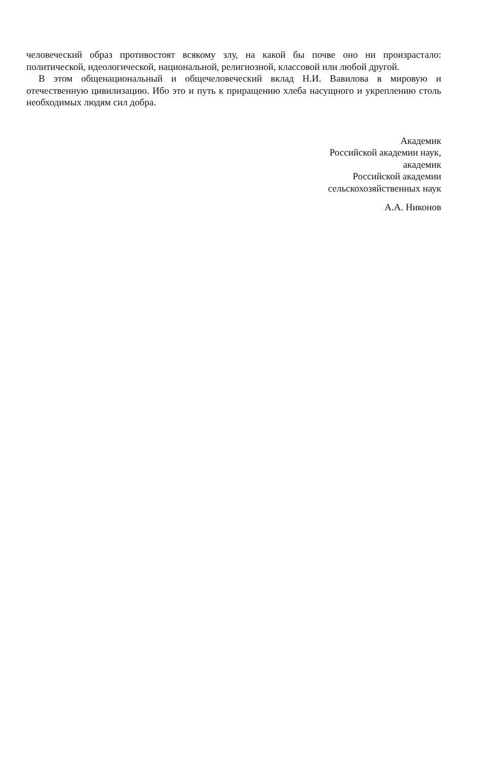человеческий образ противостоят всякому злу, на какой бы почве оно ни произрастало: политической, идеологической, национальной, религиозной, классовой или любой другой.
В этом общенациональный и общечеловеческий вклад Н.И. Вавилова в мировую и отечественную цивилизацию. Ибо это и путь к приращению хлеба насущного и укреплению столь необходимых людям сил добра.
Академик
Российской академии наук,
академик
Российской академии
сельскохозяйственных наук
А.А. Никонов